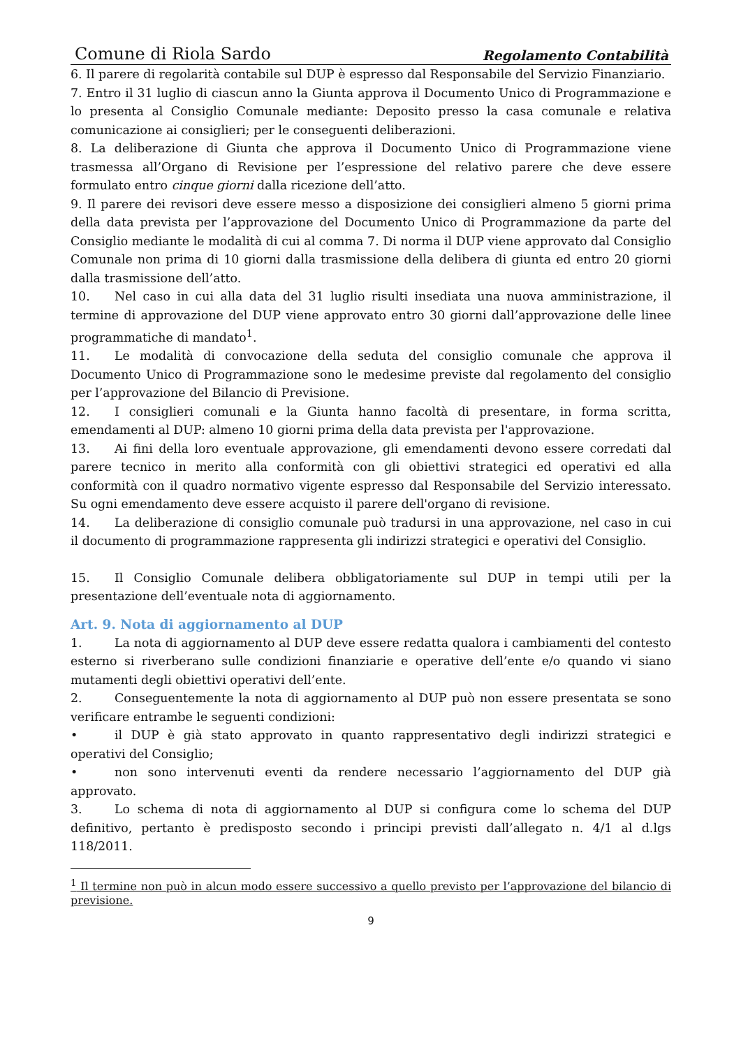Comune di Riola Sardo Regolamento Contabilità
6. Il parere di regolarità contabile sul DUP è espresso dal Responsabile del Servizio Finanziario.
7. Entro il 31 luglio di ciascun anno la Giunta approva il Documento Unico di Programmazione e lo presenta al Consiglio Comunale mediante: Deposito presso la casa comunale e relativa comunicazione ai consiglieri; per le conseguenti deliberazioni.
8. La deliberazione di Giunta che approva il Documento Unico di Programmazione viene trasmessa all’Organo di Revisione per l’espressione del relativo parere che deve essere formulato entro cinque giorni dalla ricezione dell’atto.
9. Il parere dei revisori deve essere messo a disposizione dei consiglieri almeno 5 giorni prima della data prevista per l’approvazione del Documento Unico di Programmazione da parte del Consiglio mediante le modalità di cui al comma 7. Di norma il DUP viene approvato dal Consiglio Comunale non prima di 10 giorni dalla trasmissione della delibera di giunta ed entro 20 giorni dalla trasmissione dell’atto.
10. Nel caso in cui alla data del 31 luglio risulti insediata una nuova amministrazione, il termine di approvazione del DUP viene approvato entro 30 giorni dall’approvazione delle linee programmatiche di mandato<sup>1</sup>.
11. Le modalità di convocazione della seduta del consiglio comunale che approva il Documento Unico di Programmazione sono le medesime previste dal regolamento del consiglio per l’approvazione del Bilancio di Previsione.
12. I consiglieri comunali e la Giunta hanno facoltà di presentare, in forma scritta, emendamenti al DUP: almeno 10 giorni prima della data prevista per l'approvazione.
13. Ai fini della loro eventuale approvazione, gli emendamenti devono essere corredati dal parere tecnico in merito alla conformità con gli obiettivi strategici ed operativi ed alla conformità con il quadro normativo vigente espresso dal Responsabile del Servizio interessato. Su ogni emendamento deve essere acquisto il parere dell'organo di revisione.
14. La deliberazione di consiglio comunale può tradursi in una approvazione, nel caso in cui il documento di programmazione rappresenta gli indirizzi strategici e operativi del Consiglio.
15. Il Consiglio Comunale delibera obbligatoriamente sul DUP in tempi utili per la presentazione dell’eventuale nota di aggiornamento.
Art. 9. Nota di aggiornamento al DUP
1. La nota di aggiornamento al DUP deve essere redatta qualora i cambiamenti del contesto esterno si riverberano sulle condizioni finanziarie e operative dell’ente e/o quando vi siano mutamenti degli obiettivi operativi dell’ente.
2. Conseguentemente la nota di aggiornamento al DUP può non essere presentata se sono verificare entrambe le seguenti condizioni:
• il DUP è già stato approvato in quanto rappresentativo degli indirizzi strategici e operativi del Consiglio;
• non sono intervenuti eventi da rendere necessario l’aggiornamento del DUP già approvato.
3. Lo schema di nota di aggiornamento al DUP si configura come lo schema del DUP definitivo, pertanto è predisposto secondo i principi previsti dall’allegato n. 4/1 al d.lgs 118/2011.
<sup>1</sup> Il termine non può in alcun modo essere successivo a quello previsto per l’approvazione del bilancio di previsione.
9